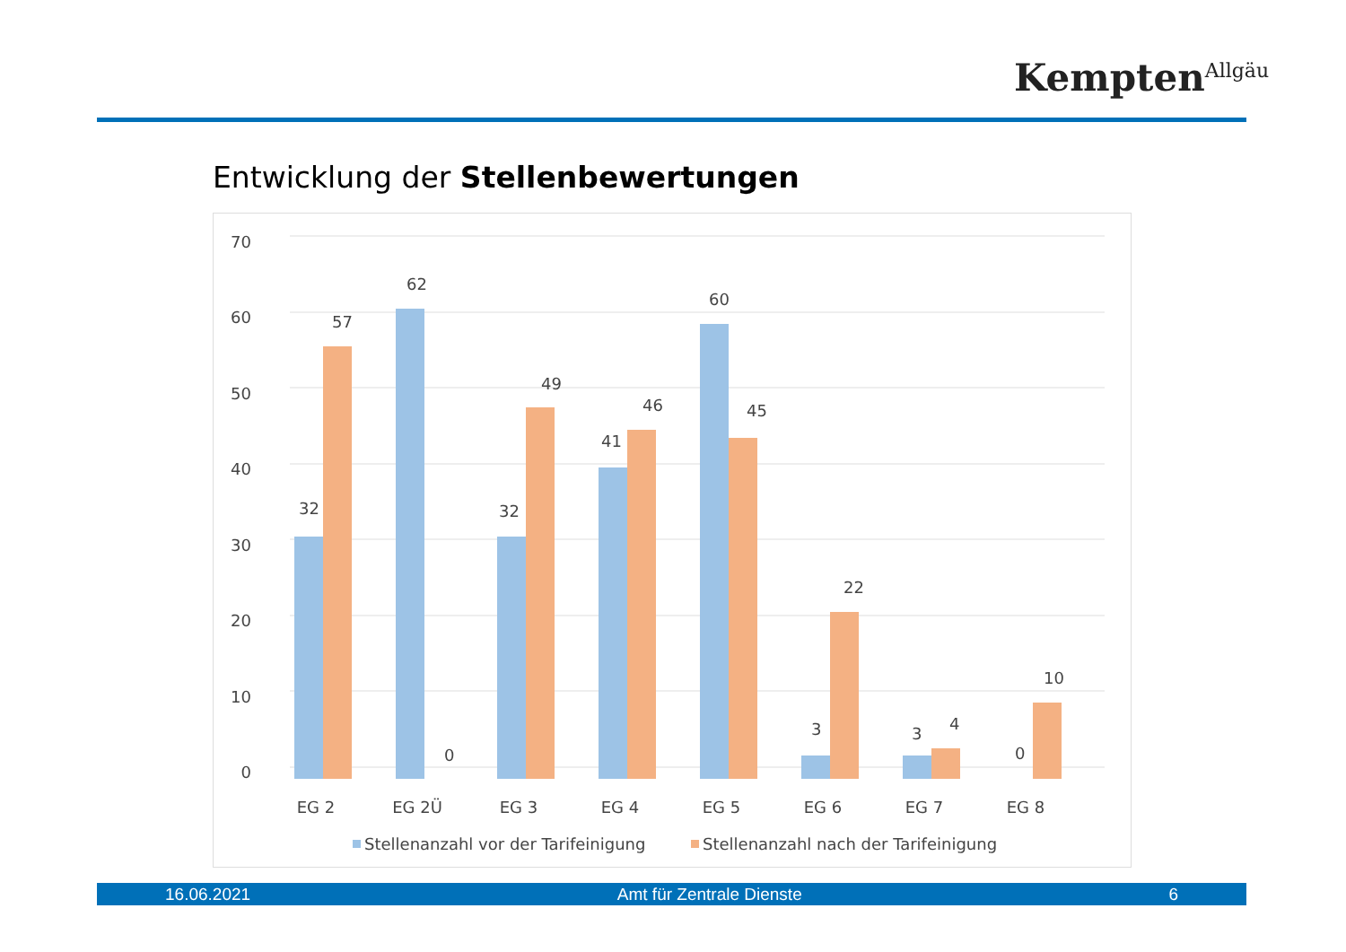Kempten<sup>Allgäu</sup>
Entwicklung der Stellenbewertungen
70
60
50
40
30
20
10
0
32
57
62
0
32
49
41
46
60
45
3
22
3
4
0
10
EG 2
EG 2Ü
EG 3
EG 4
EG 5
EG 6
EG 7
EG 8
Stellenanzahl vor der Tarifeinigung
Stellenanzahl nach der Tarifeinigung
16.06.2021 Amt für Zentrale Dienste 6